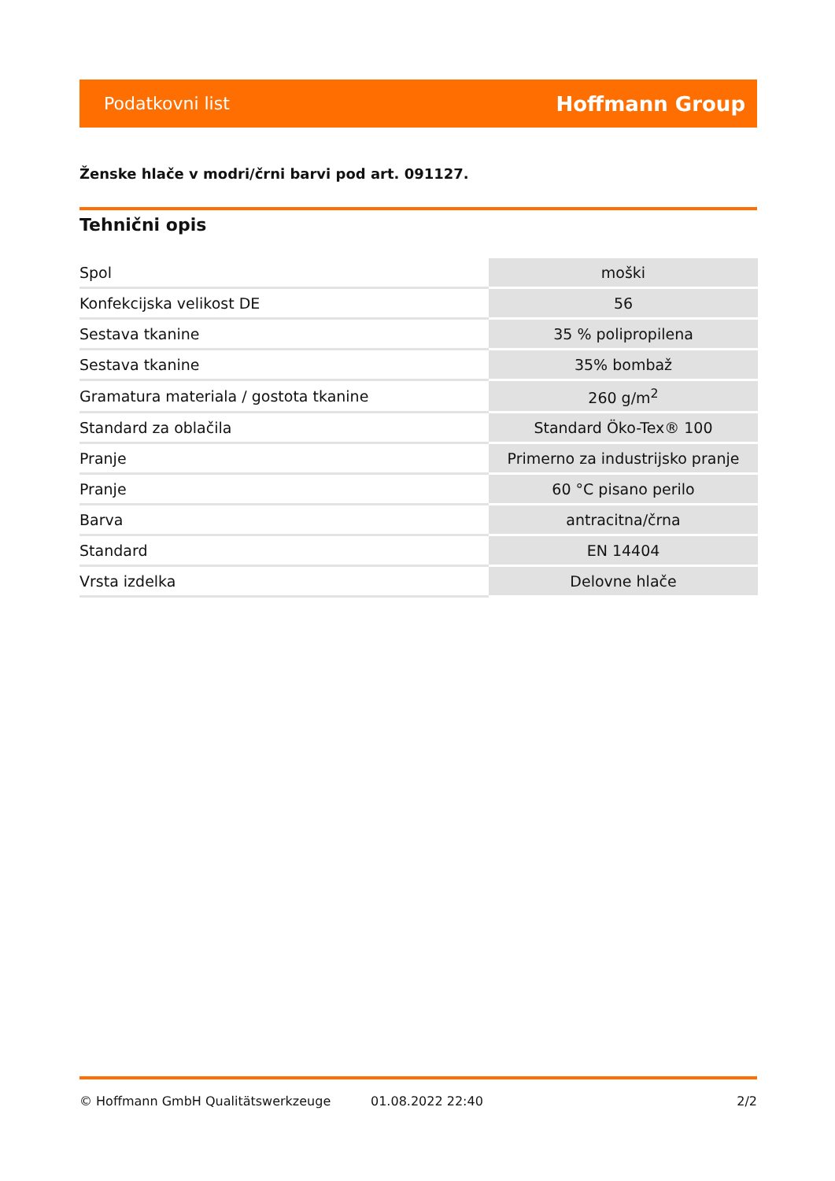Podatkovni list Hoffmann Group
Ženske hlače v modri/črni barvi pod art. 091127.
Tehnični opis
| Spol | moški |
| Konfekcijska velikost DE | 56 |
| Sestava tkanine | 35 % polipropilena |
| Sestava tkanine | 35% bombaž |
| Gramatura materiala / gostota tkanine | 260 g/m<sup>2</sup> |
| Standard za oblačila | Standard Öko-Tex® 100 |
| Pranje | Primerno za industrijsko pranje |
| Pranje | 60 °C pisano perilo |
| Barva | antracitna/črna |
| Standard | EN 14404 |
| Vrsta izdelka | Delovne hlače |
© Hoffmann GmbH Qualitätswerkzeuge 01.08.2022 22:40 2/2